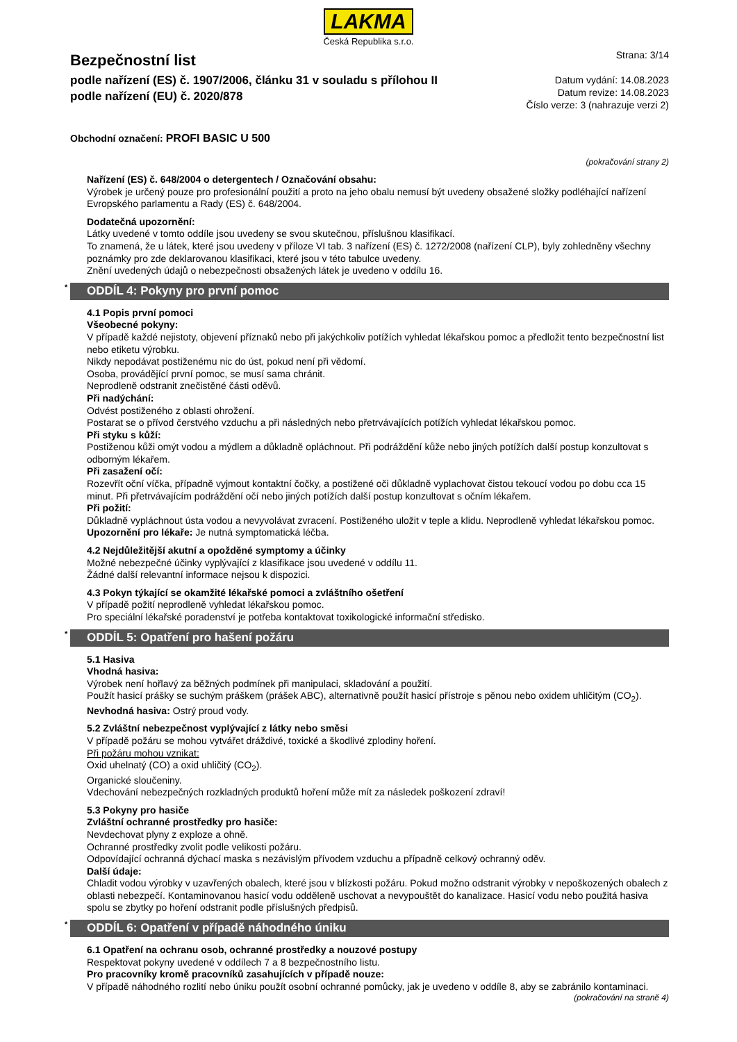LAKMA
Česká Republika s.r.o.
Bezpečnostní list
podle nařízení (ES) č. 1907/2006, článku 31 v souladu s přílohou II
podle nařízení (EU) č. 2020/878
Strana: 3/14
Datum vydání: 14.08.2023
Datum revize: 14.08.2023
Číslo verze: 3 (nahrazuje verzi 2)
Obchodní označení: PROFI BASIC U 500
(pokračování strany 2)
Nařízení (ES) č. 648/2004 o detergentech / Označování obsahu:
Výrobek je určený pouze pro profesionální použití a proto na jeho obalu nemusí být uvedeny obsažené složky podléhající nařízení Evropského parlamentu a Rady (ES) č. 648/2004.
Dodatečná upozornění:
Látky uvedené v tomto oddíle jsou uvedeny se svou skutečnou, příslušnou klasifikací.
To znamená, že u látek, které jsou uvedeny v příloze VI tab. 3 nařízení (ES) č. 1272/2008 (nařízení CLP), byly zohledněny všechny poznámky pro zde deklarovanou klasifikaci, které jsou v této tabulce uvedeny.
Znění uvedených údajů o nebezpečnosti obsažených látek je uvedeno v oddílu 16.
* ODDÍL 4: Pokyny pro první pomoc
4.1 Popis první pomoci
Všeobecné pokyny:
V případě každé nejistoty, objevení příznaků nebo při jakýchkoliv potížích vyhledat lékařskou pomoc a předložit tento bezpečnostní list nebo etiketu výrobku.
Nikdy nepodávat postiženému nic do úst, pokud není při vědomí.
Osoba, provádějící první pomoc, se musí sama chránit.
Neprodleně odstranit znečistěné části oděvů.
Při nadýchání:
Odvést postiženého z oblasti ohrožení.
Postarat se o přívod čerstvého vzduchu a při následných nebo přetrvávajících potížích vyhledat lékařskou pomoc.
Při styku s kůží:
Postiženou kůži omýt vodou a mýdlem a důkladně opláchnout. Při podráždění kůže nebo jiných potížích další postup konzultovat s odborným lékařem.
Při zasažení očí:
Rozevřít oční víčka, případně vyjmout kontaktní čočky, a postižené oči důkladně vyplachovat čistou tekoucí vodou po dobu cca 15 minut. Při přetrvávajícím podráždění očí nebo jiných potížích další postup konzultovat s očním lékařem.
Při požití:
Důkladně vypláchnout ústa vodou a nevyvolávat zvracení. Postiženého uložit v teple a klidu. Neprodleně vyhledat lékařskou pomoc.
Upozornění pro lékaře: Je nutná symptomatická léčba.
4.2 Nejdůležitější akutní a opožděné symptomy a účinky
Možné nebezpečné účinky vyplývající z klasifikace jsou uvedené v oddílu 11.
Žádné další relevantní informace nejsou k dispozici.
4.3 Pokyn týkající se okamžité lékařské pomoci a zvláštního ošetření
V případě požití neprodleně vyhledat lékařskou pomoc.
Pro speciální lékařské poradenství je potřeba kontaktovat toxikologické informační středisko.
* ODDÍL 5: Opatření pro hašení požáru
5.1 Hasiva
Vhodná hasiva:
Výrobek není hořlavý za běžných podmínek při manipulaci, skladování a použití.
Použít hasicí prášky se suchým práškem (prášek ABC), alternativně použít hasicí přístroje s pěnou nebo oxidem uhličitým (CO<sub>2</sub>).
Nevhodná hasiva: Ostrý proud vody.
5.2 Zvláštní nebezpečnost vyplývající z látky nebo směsi
V případě požáru se mohou vytvářet dráždivé, toxické a škodlivé zplodiny hoření.
Při požáru mohou vznikat:
Oxid uhelnatý (CO) a oxid uhličitý (CO<sub>2</sub>).
Organické sloučeniny.
Vdechování nebezpečných rozkladných produktů hoření může mít za následek poškození zdraví!
5.3 Pokyny pro hasiče
Zvláštní ochranné prostředky pro hasiče:
Nevdechovat plyny z exploze a ohně.
Ochranné prostředky zvolit podle velikosti požáru.
Odpovídající ochranná dýchací maska s nezávislým přívodem vzduchu a případně celkový ochranný oděv.
Další údaje:
Chladit vodou výrobky v uzavřených obalech, které jsou v blízkosti požáru. Pokud možno odstranit výrobky v nepoškozených obalech z oblasti nebezpečí. Kontaminovanou hasicí vodu odděleně uschovat a nevypouštět do kanalizace. Hasicí vodu nebo použitá hasiva spolu se zbytky po hoření odstranit podle příslušných předpisů.
* ODDÍL 6: Opatření v případě náhodného úniku
6.1 Opatření na ochranu osob, ochranné prostředky a nouzové postupy
Respektovat pokyny uvedené v oddílech 7 a 8 bezpečnostního listu.
Pro pracovníky kromě pracovníků zasahujících v případě nouze:
V případě náhodného rozlití nebo úniku použít osobní ochranné pomůcky, jak je uvedeno v oddíle 8, aby se zabránilo kontaminaci.
(pokračování na straně 4)